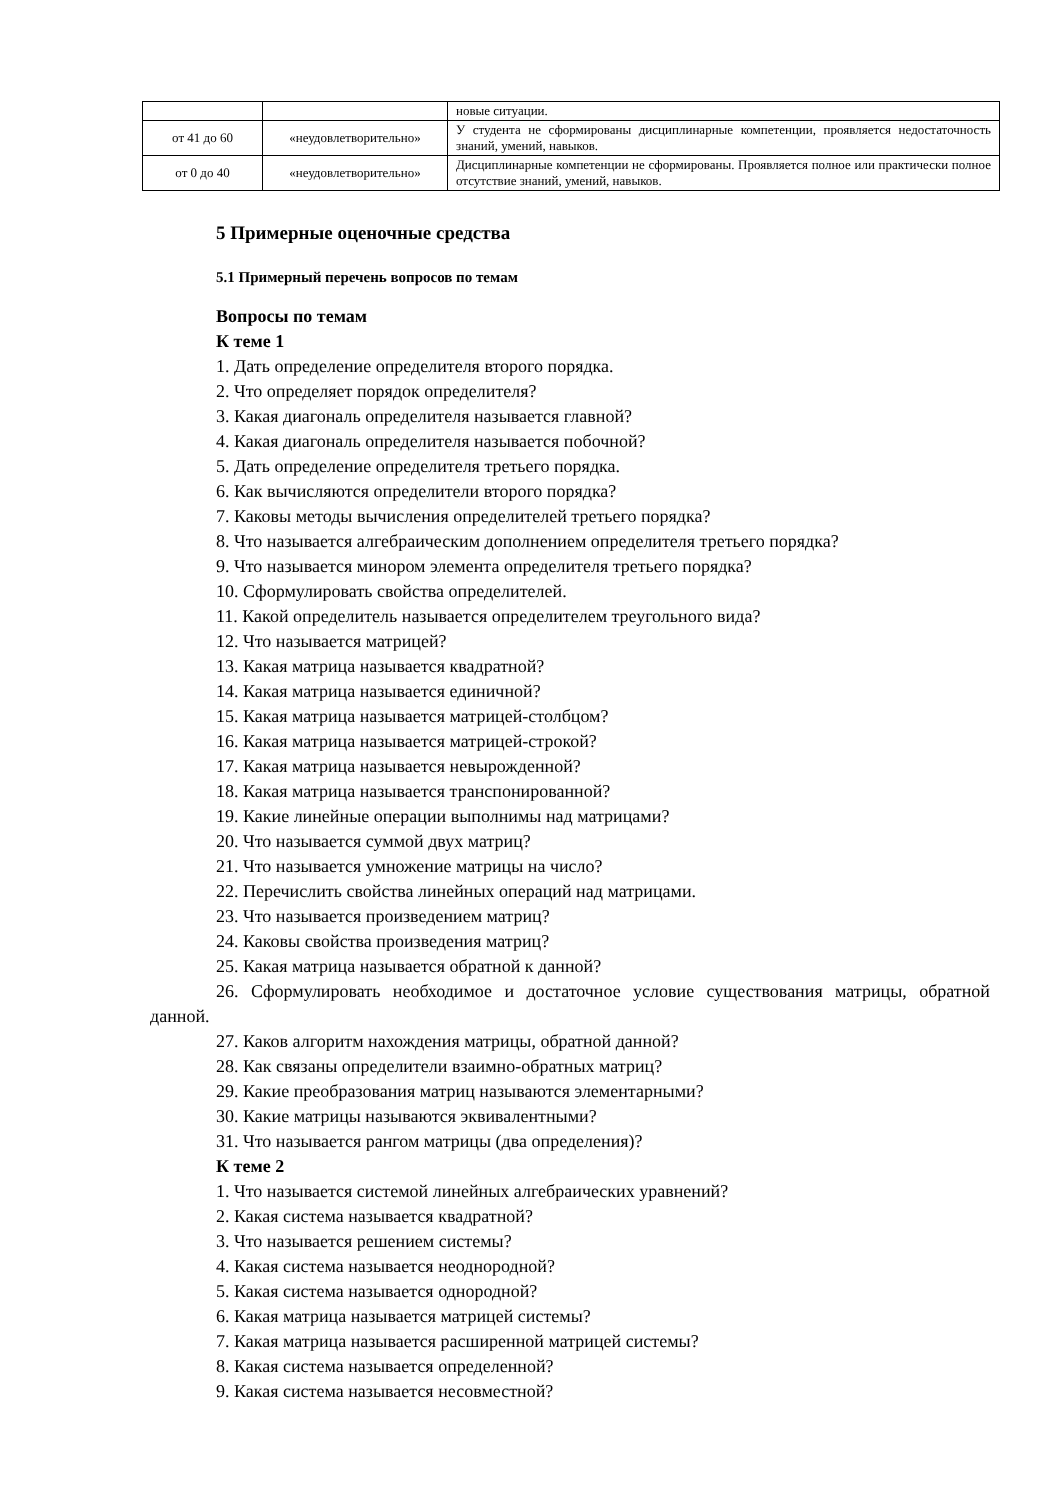| | | новые ситуации. |
| от 41 до 60 | «неудовлетворительно» | У студента не сформированы дисциплинарные компетенции, проявляется недостаточность знаний, умений, навыков. |
| от 0 до 40 | «неудовлетворительно» | Дисциплинарные компетенции не сформированы. Проявляется полное или практически полное отсутствие знаний, умений, навыков. |
5 Примерные оценочные средства
5.1 Примерный перечень вопросов по темам
Вопросы по темам
К теме 1
1. Дать определение определителя второго порядка.
2. Что определяет порядок определителя?
3. Какая диагональ определителя называется главной?
4. Какая диагональ определителя называется побочной?
5. Дать определение определителя третьего порядка.
6. Как вычисляются определители второго порядка?
7. Каковы методы вычисления определителей третьего порядка?
8. Что называется алгебраическим дополнением определителя третьего порядка?
9. Что называется минором элемента определителя третьего порядка?
10. Сформулировать свойства определителей.
11. Какой определитель называется определителем треугольного вида?
12. Что называется матрицей?
13. Какая матрица называется квадратной?
14. Какая матрица называется единичной?
15. Какая матрица называется матрицей-столбцом?
16. Какая матрица называется матрицей-строкой?
17. Какая матрица называется невырожденной?
18. Какая матрица называется транспонированной?
19. Какие линейные операции выполнимы над матрицами?
20. Что называется суммой двух матриц?
21. Что называется умножение матрицы на число?
22. Перечислить свойства линейных операций над матрицами.
23. Что называется произведением матриц?
24. Каковы свойства произведения матриц?
25. Какая матрица называется обратной к данной?
26. Сформулировать необходимое и достаточное условие существования матрицы, обратной данной.
27. Каков алгоритм нахождения матрицы, обратной данной?
28. Как связаны определители взаимно-обратных матриц?
29. Какие преобразования матриц называются элементарными?
30. Какие матрицы называются эквивалентными?
31. Что называется рангом матрицы (два определения)?
К теме 2
1. Что называется системой линейных алгебраических уравнений?
2. Какая система называется квадратной?
3. Что называется решением системы?
4. Какая система называется неоднородной?
5. Какая система называется однородной?
6. Какая матрица называется матрицей системы?
7. Какая матрица называется расширенной матрицей системы?
8. Какая система называется определенной?
9. Какая система называется несовместной?